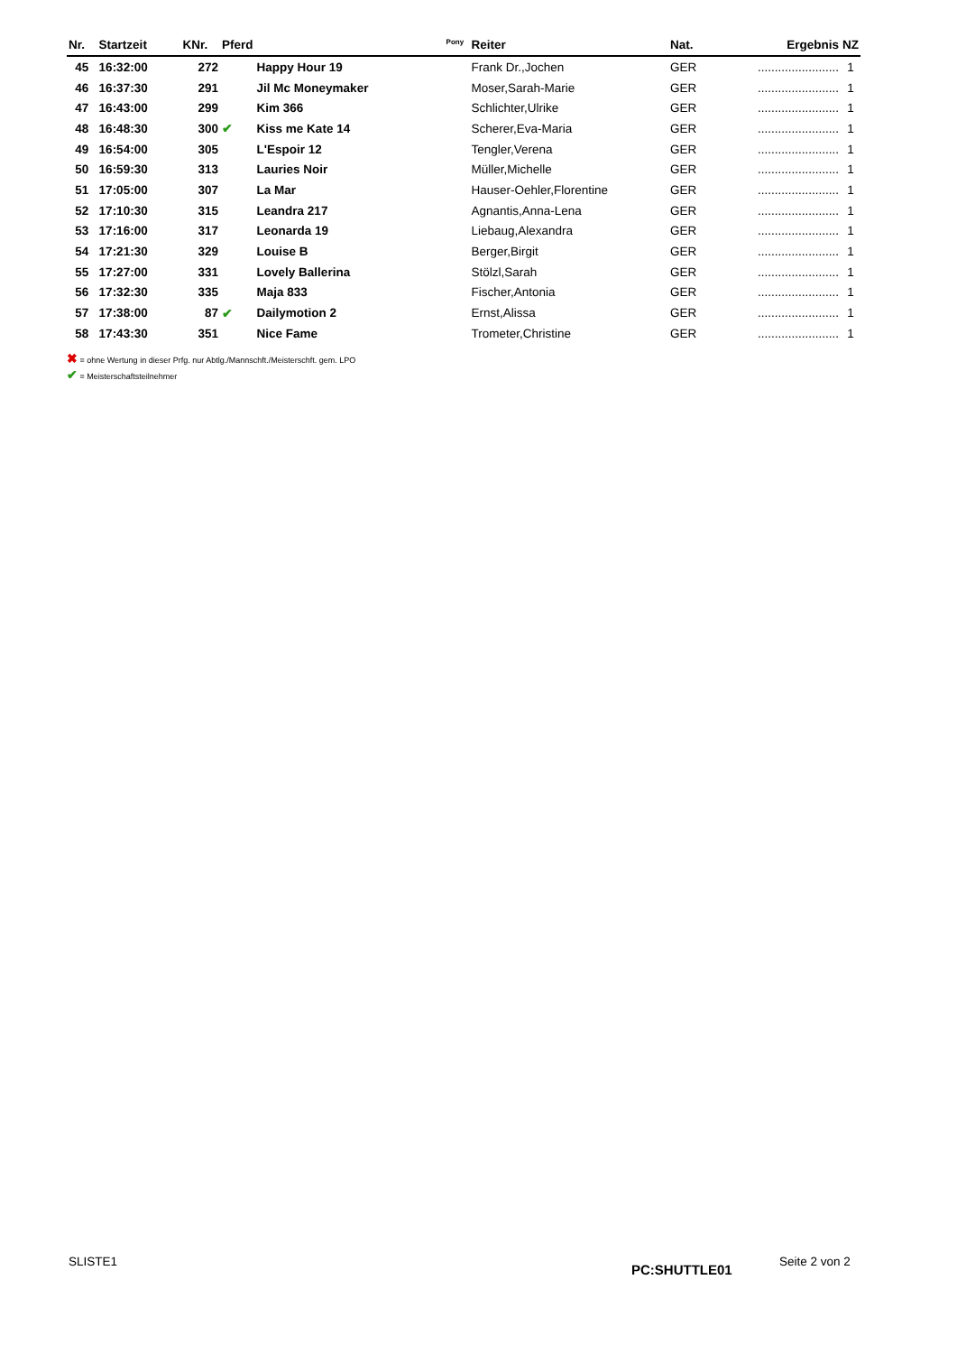| Nr. | Startzeit | KNr. | Pferd | | Pony | Reiter | Nat. | Ergebnis | NZ |
| --- | --- | --- | --- | --- | --- | --- | --- | --- | --- |
| 45 | 16:32:00 | 272 | | Happy Hour 19 | | Frank Dr.,Jochen | GER | ........................ | 1 |
| 46 | 16:37:30 | 291 | | Jil Mc Moneymaker | | Moser,Sarah-Marie | GER | ........................ | 1 |
| 47 | 16:43:00 | 299 | | Kim 366 | | Schlichter,Ulrike | GER | ........................ | 1 |
| 48 | 16:48:30 | 300 | ✔ | Kiss me Kate 14 | | Scherer,Eva-Maria | GER | ........................ | 1 |
| 49 | 16:54:00 | 305 | | L'Espoir 12 | | Tengler,Verena | GER | ........................ | 1 |
| 50 | 16:59:30 | 313 | | Lauries Noir | | Müller,Michelle | GER | ........................ | 1 |
| 51 | 17:05:00 | 307 | | La Mar | | Hauser-Oehler,Florentine | GER | ........................ | 1 |
| 52 | 17:10:30 | 315 | | Leandra 217 | | Agnantis,Anna-Lena | GER | ........................ | 1 |
| 53 | 17:16:00 | 317 | | Leonarda 19 | | Liebaug,Alexandra | GER | ........................ | 1 |
| 54 | 17:21:30 | 329 | | Louise B | | Berger,Birgit | GER | ........................ | 1 |
| 55 | 17:27:00 | 331 | | Lovely Ballerina | | Stölzl,Sarah | GER | ........................ | 1 |
| 56 | 17:32:30 | 335 | | Maja 833 | | Fischer,Antonia | GER | ........................ | 1 |
| 57 | 17:38:00 | 87 | ✔ | Dailymotion 2 | | Ernst,Alissa | GER | ........................ | 1 |
| 58 | 17:43:30 | 351 | | Nice Fame | | Trometer,Christine | GER | ........................ | 1 |
✖ = ohne Wertung in dieser Prfg. nur Abtlg./Mannschft./Meisterschft. gem. LPO
✔ = Meisterschaftsteilnehmer
SLISTE1 PC:SHUTTLE01 Seite 2 von 2